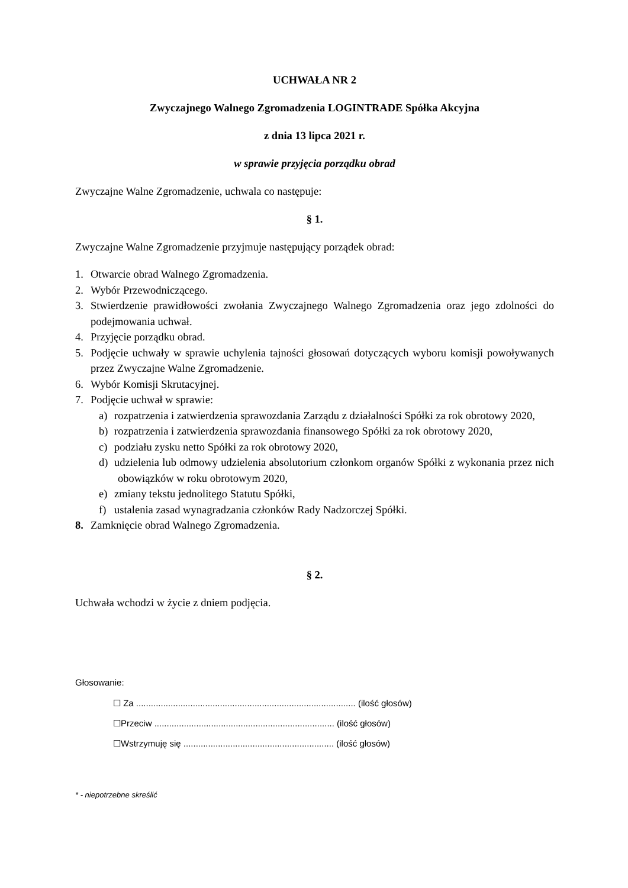UCHWAŁA NR 2
Zwyczajnego Walnego Zgromadzenia LOGINTRADE Spółka Akcyjna
z dnia 13 lipca 2021 r.
w sprawie przyjęcia porządku obrad
Zwyczajne Walne Zgromadzenie, uchwala co następuje:
§ 1.
Zwyczajne Walne Zgromadzenie przyjmuje następujący porządek obrad:
1. Otwarcie obrad Walnego Zgromadzenia.
2. Wybór Przewodniczącego.
3. Stwierdzenie prawidłowości zwołania Zwyczajnego Walnego Zgromadzenia oraz jego zdolności do podejmowania uchwał.
4. Przyjęcie porządku obrad.
5. Podjęcie uchwały w sprawie uchylenia tajności głosowań dotyczących wyboru komisji powoływanych przez Zwyczajne Walne Zgromadzenie.
6. Wybór Komisji Skrutacyjnej.
7. Podjęcie uchwał w sprawie:
a) rozpatrzenia i zatwierdzenia sprawozdania Zarządu z działalności Spółki za rok obrotowy 2020,
b) rozpatrzenia i zatwierdzenia sprawozdania finansowego Spółki za rok obrotowy 2020,
c) podziału zysku netto Spółki za rok obrotowy 2020,
d) udzielenia lub odmowy udzielenia absolutorium członkom organów Spółki z wykonania przez nich obowiązków w roku obrotowym 2020,
e) zmiany tekstu jednolitego Statutu Spółki,
f) ustalenia zasad wynagradzania członków Rady Nadzorczej Spółki.
8. Zamknięcie obrad Walnego Zgromadzenia.
§ 2.
Uchwała wchodzi w życie z dniem podjęcia.
Głosowanie:
☐ Za ......................................................................................... (ilość głosów)
☐Przeciw ......................................................................... (ilość głosów)
☐Wstrzymuję się ............................................................. (ilość głosów)
* - niepotrzebne skreślić